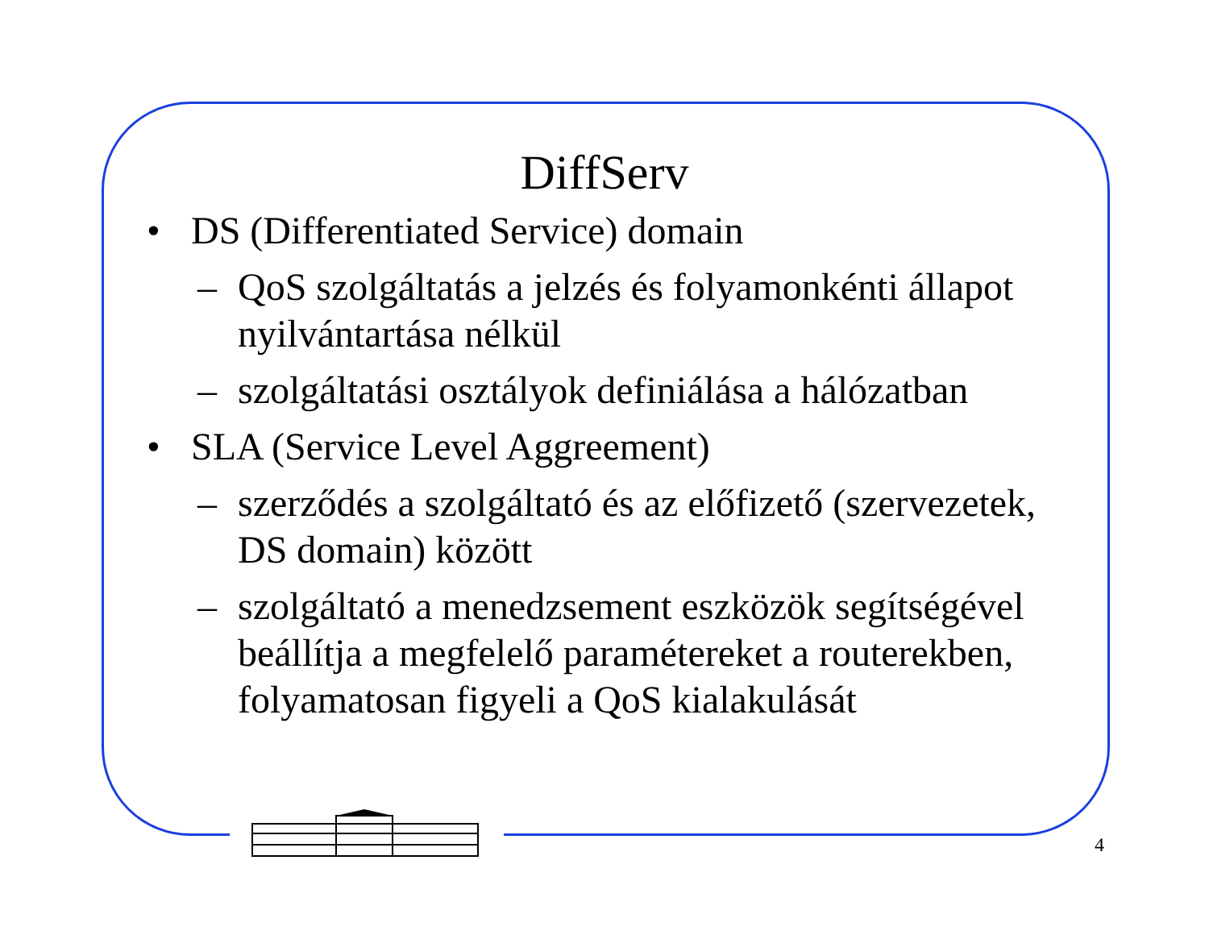DiffServ
• DS (Differentiated Service) domain
– QoS szolgáltatás a jelzés és folyamonkénti állapot nyilvántartása nélkül
– szolgáltatási osztályok definiálása a hálózatban
• SLA (Service Level Aggreement)
– szerződés a szolgáltató és az előfizető (szervezetek, DS domain) között
– szolgáltató a menedzsement eszközök segítségével beállítja a megfelelő paramétereket a routerekben, folyamatosan figyeli a QoS kialakulását
4